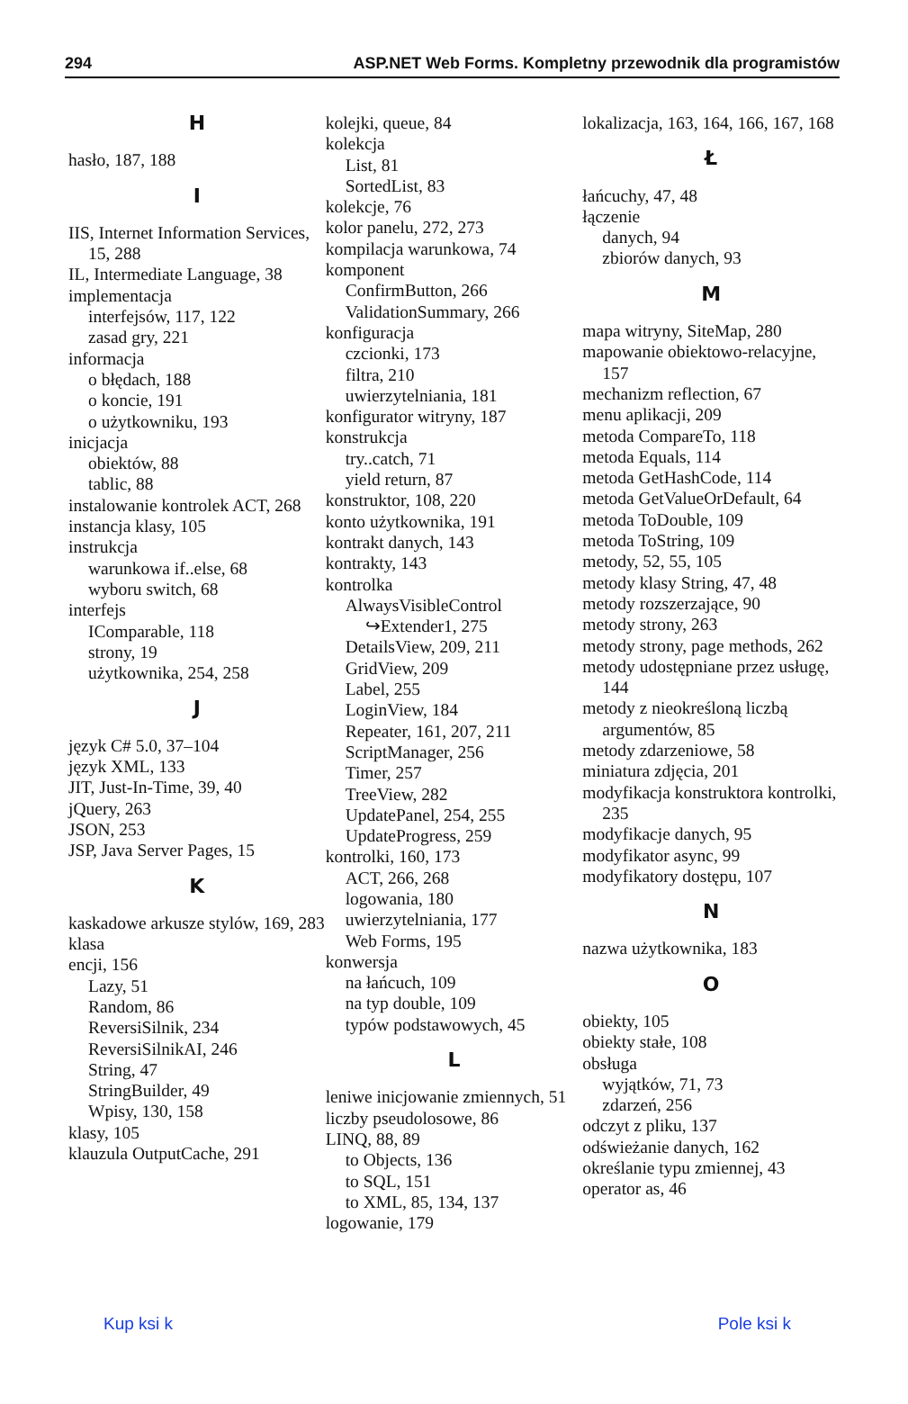294 ASP.NET Web Forms. Kompletny przewodnik dla programistów
H
hasło, 187, 188
I
IIS, Internet Information Services, 15, 288
IL, Intermediate Language, 38
implementacja
interfejsów, 117, 122
zasad gry, 221
informacja
o błędach, 188
o koncie, 191
o użytkowniku, 193
inicjacja
obiektów, 88
tablic, 88
instalowanie kontrolek ACT, 268
instancja klasy, 105
instrukcja
warunkowa if..else, 68
wyboru switch, 68
interfejs
IComparable, 118
strony, 19
użytkownika, 254, 258
J
język C# 5.0, 37–104
język XML, 133
JIT, Just-In-Time, 39, 40
jQuery, 263
JSON, 253
JSP, Java Server Pages, 15
K
kaskadowe arkusze stylów, 169, 283
klasa
encji, 156
Lazy, 51
Random, 86
ReversiSilnik, 234
ReversiSilnikAI, 246
String, 47
StringBuilder, 49
Wpisy, 130, 158
klasy, 105
klauzula OutputCache, 291
kolejki, queue, 84
kolekcja
List, 81
SortedList, 83
kolekcje, 76
kolor panelu, 272, 273
kompilacja warunkowa, 74
komponent
ConfirmButton, 266
ValidationSummary, 266
konfiguracja
czcionki, 173
filtra, 210
uwierzytelniania, 181
konfigurator witryny, 187
konstrukcja
try..catch, 71
yield return, 87
konstruktor, 108, 220
konto użytkownika, 191
kontrakt danych, 143
kontrakty, 143
kontrolka
AlwaysVisibleControl
↪Extender1, 275
DetailsView, 209, 211
GridView, 209
Label, 255
LoginView, 184
Repeater, 161, 207, 211
ScriptManager, 256
Timer, 257
TreeView, 282
UpdatePanel, 254, 255
UpdateProgress, 259
kontrolki, 160, 173
ACT, 266, 268
logowania, 180
uwierzytelniania, 177
Web Forms, 195
konwersja
na łańcuch, 109
na typ double, 109
typów podstawowych, 45
L
leniwe inicjowanie zmiennych, 51
liczby pseudolosowe, 86
LINQ, 88, 89
to Objects, 136
to SQL, 151
to XML, 85, 134, 137
logowanie, 179
lokalizacja, 163, 164, 166, 167, 168
Ł
łańcuchy, 47, 48
łączenie
danych, 94
zbiorów danych, 93
M
mapa witryny, SiteMap, 280
mapowanie obiektowo-relacyjne, 157
mechanizm reflection, 67
menu aplikacji, 209
metoda CompareTo, 118
metoda Equals, 114
metoda GetHashCode, 114
metoda GetValueOrDefault, 64
metoda ToDouble, 109
metoda ToString, 109
metody, 52, 55, 105
metody klasy String, 47, 48
metody rozszerzające, 90
metody strony, 263
metody strony, page methods, 262
metody udostępniane przez usługę, 144
metody z nieokreśloną liczbą argumentów, 85
metody zdarzeniowe, 58
miniatura zdjęcia, 201
modyfikacja konstruktora kontrolki, 235
modyfikacje danych, 95
modyfikator async, 99
modyfikatory dostępu, 107
N
nazwa użytkownika, 183
O
obiekty, 105
obiekty stałe, 108
obsługa
wyjątków, 71, 73
zdarzeń, 256
odczyt z pliku, 137
odświeżanie danych, 162
określanie typu zmiennej, 43
operator as, 46
Kup ksi k Pole ksi k